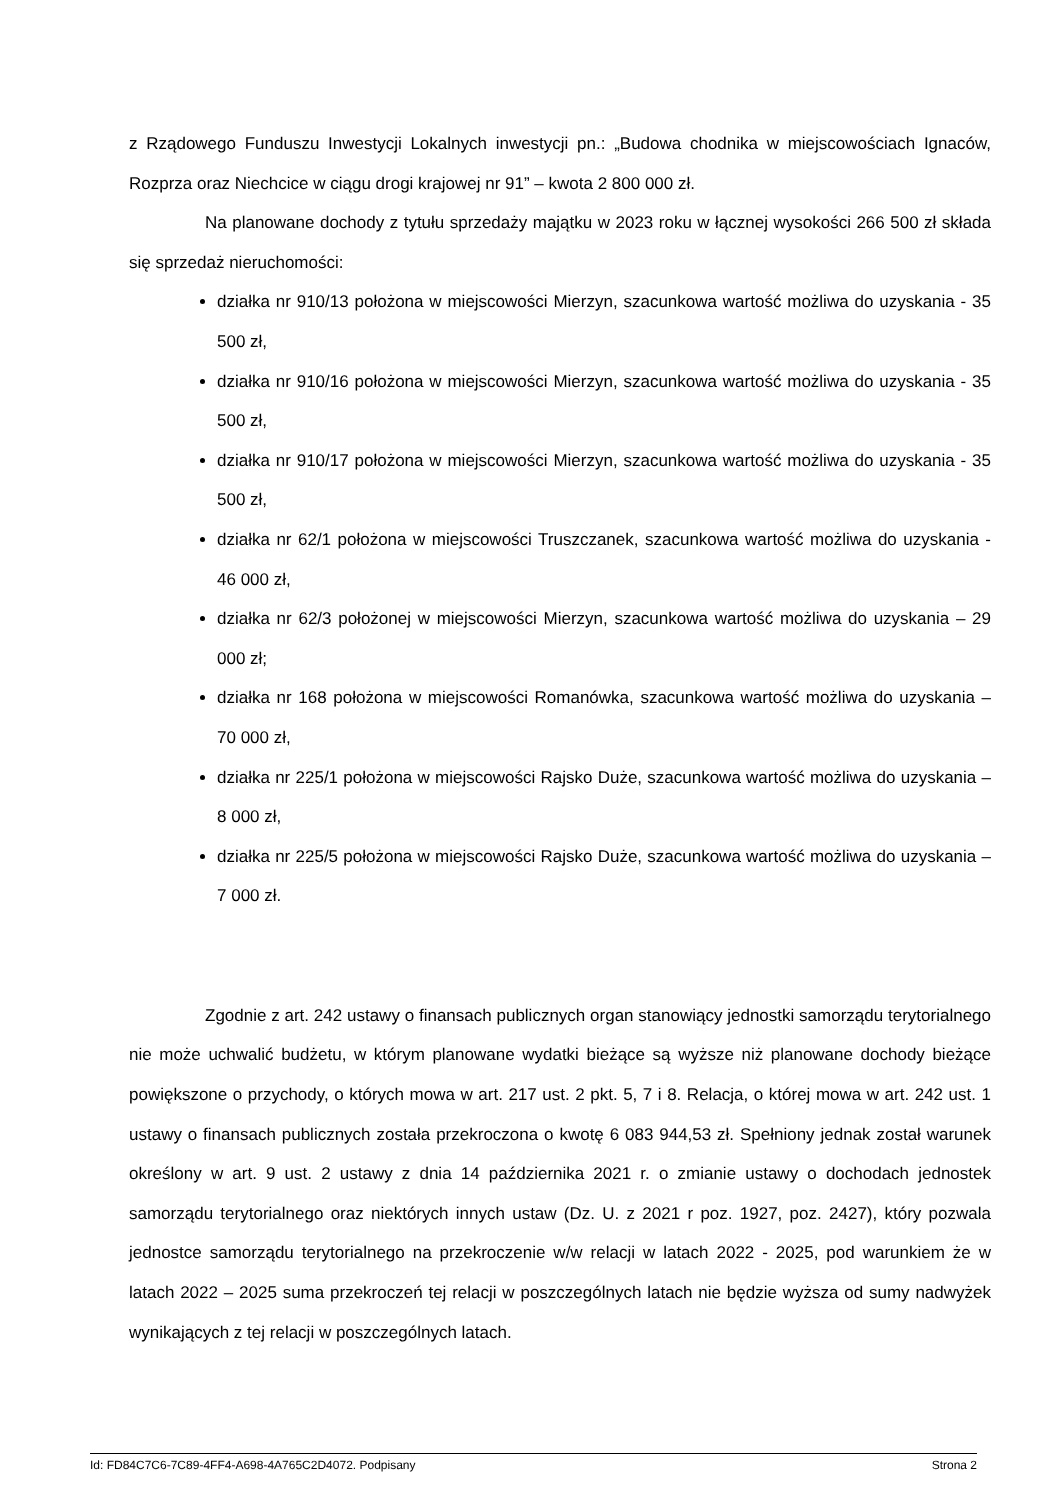z Rządowego Funduszu Inwestycji Lokalnych inwestycji pn.: „Budowa chodnika w miejscowościach Ignaców, Rozprza oraz Niechcice w ciągu drogi krajowej nr 91” – kwota 2 800 000 zł.
Na planowane dochody z tytułu sprzedaży majątku w 2023 roku w łącznej wysokości 266 500 zł składa się sprzedaż nieruchomości:
działka nr 910/13 położona w miejscowości Mierzyn, szacunkowa wartość możliwa do uzyskania - 35 500 zł,
działka nr 910/16 położona w miejscowości Mierzyn, szacunkowa wartość możliwa do uzyskania - 35 500 zł,
działka nr 910/17 położona w miejscowości Mierzyn, szacunkowa wartość możliwa do uzyskania - 35 500 zł,
działka nr 62/1 położona w miejscowości Truszczanek, szacunkowa wartość możliwa do uzyskania - 46 000 zł,
działka nr 62/3 położonej w miejscowości Mierzyn, szacunkowa wartość możliwa do uzyskania – 29 000 zł;
działka nr 168 położona w miejscowości Romanówka, szacunkowa wartość możliwa do uzyskania – 70 000 zł,
działka nr 225/1 położona w miejscowości Rajsko Duże, szacunkowa wartość możliwa do uzyskania – 8 000 zł,
działka nr 225/5 położona w miejscowości Rajsko Duże, szacunkowa wartość możliwa do uzyskania – 7 000 zł.
Zgodnie z art. 242 ustawy o finansach publicznych organ stanowiący jednostki samorządu terytorialnego nie może uchwalić budżetu, w którym planowane wydatki bieżące są wyższe niż planowane dochody bieżące powiększone o przychody, o których mowa w art. 217 ust. 2 pkt. 5, 7 i 8. Relacja, o której mowa w art. 242 ust. 1 ustawy o finansach publicznych została przekroczona o kwotę 6 083 944,53 zł. Spełniony jednak został warunek określony w art. 9 ust. 2 ustawy z dnia 14 października 2021 r. o zmianie ustawy o dochodach jednostek samorządu terytorialnego oraz niektórych innych ustaw (Dz. U. z 2021 r poz. 1927, poz. 2427), który pozwala jednostce samorządu terytorialnego na przekroczenie w/w relacji w latach 2022 - 2025, pod warunkiem że w latach 2022 – 2025 suma przekroczeń tej relacji w poszczególnych latach nie będzie wyższa od sumy nadwyżek wynikających z tej relacji w poszczególnych latach.
Id: FD84C7C6-7C89-4FF4-A698-4A765C2D4072. Podpisany Strona 2